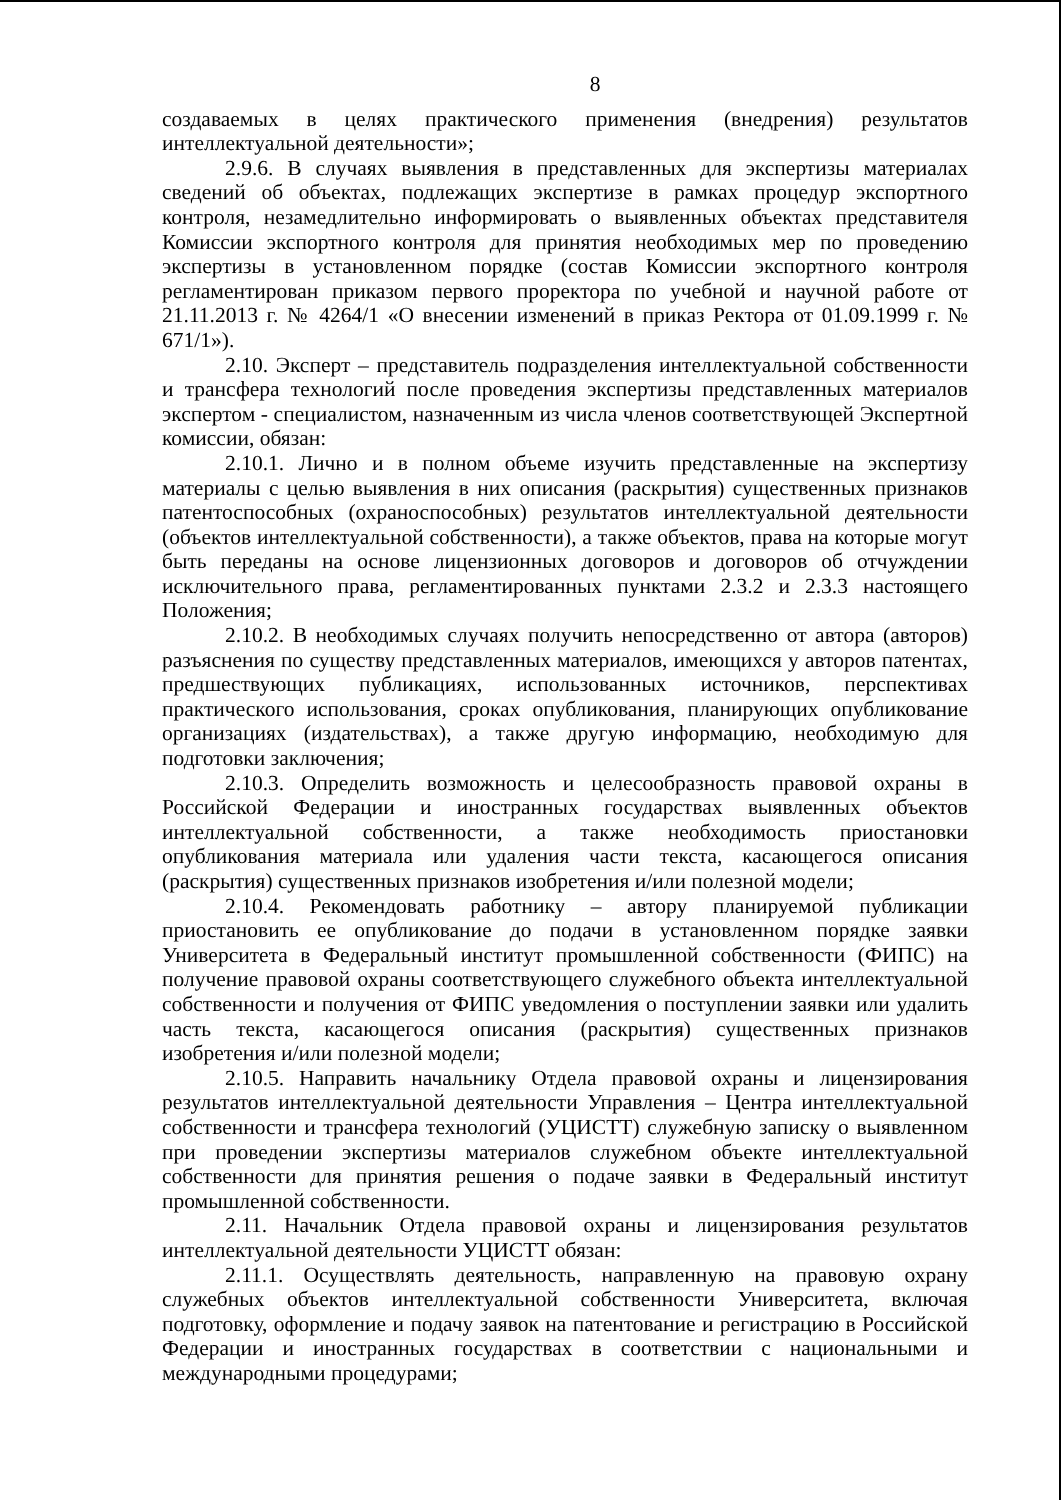8
создаваемых в целях практического применения (внедрения) результатов интеллектуальной деятельности»;
2.9.6. В случаях выявления в представленных для экспертизы материалах сведений об объектах, подлежащих экспертизе в рамках процедур экспортного контроля, незамедлительно информировать о выявленных объектах представителя Комиссии экспортного контроля для принятия необходимых мер по проведению экспертизы в установленном порядке (состав Комиссии экспортного контроля регламентирован приказом первого проректора по учебной и научной работе от 21.11.2013 г. № 4264/1 «О внесении изменений в приказ Ректора от 01.09.1999 г. № 671/1»).
2.10. Эксперт – представитель подразделения интеллектуальной собственности и трансфера технологий после проведения экспертизы представленных материалов экспертом - специалистом, назначенным из числа членов соответствующей Экспертной комиссии, обязан:
2.10.1. Лично и в полном объеме изучить представленные на экспертизу материалы с целью выявления в них описания (раскрытия) существенных признаков патентоспособных (охраноспособных) результатов интеллектуальной деятельности (объектов интеллектуальной собственности), а также объектов, права на которые могут быть переданы на основе лицензионных договоров и договоров об отчуждении исключительного права, регламентированных пунктами 2.3.2 и 2.3.3 настоящего Положения;
2.10.2. В необходимых случаях получить непосредственно от автора (авторов) разъяснения по существу представленных материалов, имеющихся у авторов патентах, предшествующих публикациях, использованных источников, перспективах практического использования, сроках опубликования, планирующих опубликование организациях (издательствах), а также другую информацию, необходимую для подготовки заключения;
2.10.3. Определить возможность и целесообразность правовой охраны в Российской Федерации и иностранных государствах выявленных объектов интеллектуальной собственности, а также необходимость приостановки опубликования материала или удаления части текста, касающегося описания (раскрытия) существенных признаков изобретения и/или полезной модели;
2.10.4. Рекомендовать работнику – автору планируемой публикации приостановить ее опубликование до подачи в установленном порядке заявки Университета в Федеральный институт промышленной собственности (ФИПС) на получение правовой охраны соответствующего служебного объекта интеллектуальной собственности и получения от ФИПС уведомления о поступлении заявки или удалить часть текста, касающегося описания (раскрытия) существенных признаков изобретения и/или полезной модели;
2.10.5. Направить начальнику Отдела правовой охраны и лицензирования результатов интеллектуальной деятельности Управления – Центра интеллектуальной собственности и трансфера технологий (УЦИСТТ) служебную записку о выявленном при проведении экспертизы материалов служебном объекте интеллектуальной собственности для принятия решения о подаче заявки в Федеральный институт промышленной собственности.
2.11. Начальник Отдела правовой охраны и лицензирования результатов интеллектуальной деятельности УЦИСТТ обязан:
2.11.1. Осуществлять деятельность, направленную на правовую охрану служебных объектов интеллектуальной собственности Университета, включая подготовку, оформление и подачу заявок на патентование и регистрацию в Российской Федерации и иностранных государствах в соответствии с национальными и международными процедурами;